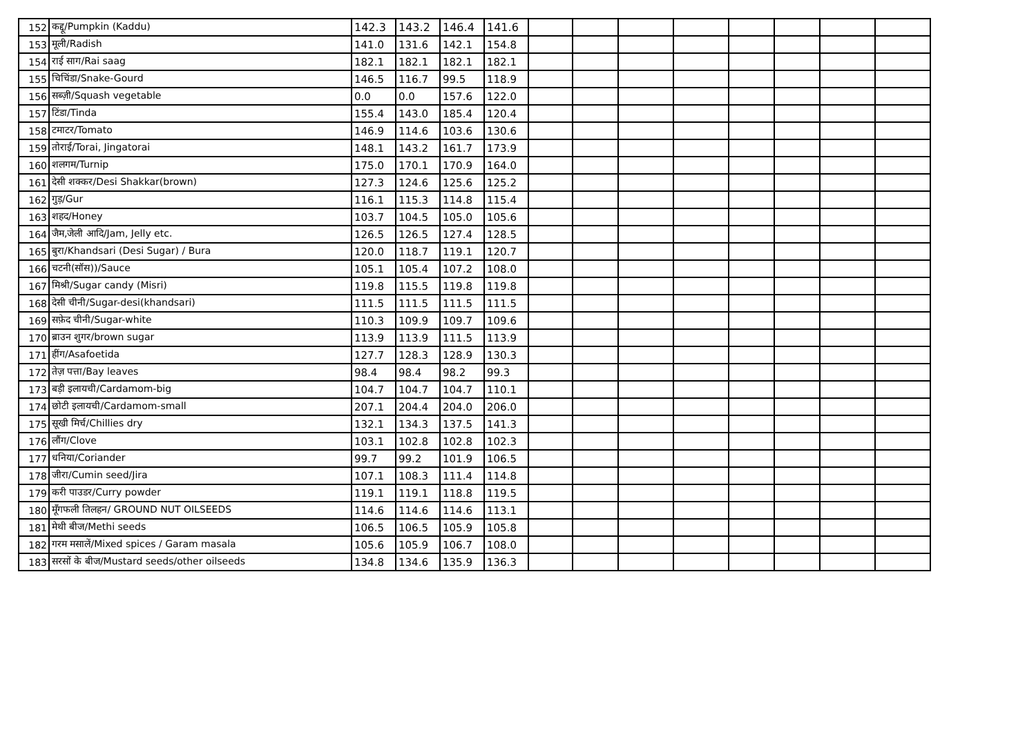| 152 | कद्दू/Pumpkin (Kaddu) | 142.3 | 143.2 | 146.4 | 141.6 | | | | | | | | |
| 153 | मूली/Radish | 141.0 | 131.6 | 142.1 | 154.8 | | | | | | | | |
| 154 | राई साग/Rai saag | 182.1 | 182.1 | 182.1 | 182.1 | | | | | | | | |
| 155 | चिचिंडा/Snake-Gourd | 146.5 | 116.7 | 99.5 | 118.9 | | | | | | | | |
| 156 | सब्ज़ी/Squash vegetable | 0.0 | 0.0 | 157.6 | 122.0 | | | | | | | | |
| 157 | टिंडा/Tinda | 155.4 | 143.0 | 185.4 | 120.4 | | | | | | | | |
| 158 | टमाटर/Tomato | 146.9 | 114.6 | 103.6 | 130.6 | | | | | | | | |
| 159 | तोराई/Torai, Jingatorai | 148.1 | 143.2 | 161.7 | 173.9 | | | | | | | | |
| 160 | शलगम/Turnip | 175.0 | 170.1 | 170.9 | 164.0 | | | | | | | | |
| 161 | देसी शक्कर/Desi Shakkar(brown) | 127.3 | 124.6 | 125.6 | 125.2 | | | | | | | | |
| 162 | गुड़/Gur | 116.1 | 115.3 | 114.8 | 115.4 | | | | | | | | |
| 163 | शहद/Honey | 103.7 | 104.5 | 105.0 | 105.6 | | | | | | | | |
| 164 | जैम,जेली आदि/Jam, Jelly etc. | 126.5 | 126.5 | 127.4 | 128.5 | | | | | | | | |
| 165 | बुरा/Khandsari (Desi Sugar) / Bura | 120.0 | 118.7 | 119.1 | 120.7 | | | | | | | | |
| 166 | चटनी(सॉस))/Sauce | 105.1 | 105.4 | 107.2 | 108.0 | | | | | | | | |
| 167 | मिश्री/Sugar candy (Misri) | 119.8 | 115.5 | 119.8 | 119.8 | | | | | | | | |
| 168 | देसी चीनी/Sugar-desi(khandsari) | 111.5 | 111.5 | 111.5 | 111.5 | | | | | | | | |
| 169 | सफ़ेद चीनी/Sugar-white | 110.3 | 109.9 | 109.7 | 109.6 | | | | | | | | |
| 170 | ब्राउन शुगर/brown sugar | 113.9 | 113.9 | 111.5 | 113.9 | | | | | | | | |
| 171 | हींग/Asafoetida | 127.7 | 128.3 | 128.9 | 130.3 | | | | | | | | |
| 172 | तेज़ पत्ता/Bay leaves | 98.4 | 98.4 | 98.2 | 99.3 | | | | | | | | |
| 173 | बड़ी इलायची/Cardamom-big | 104.7 | 104.7 | 104.7 | 110.1 | | | | | | | | |
| 174 | छोटी इलायची/Cardamom-small | 207.1 | 204.4 | 204.0 | 206.0 | | | | | | | | |
| 175 | सूखी मिर्च/Chillies dry | 132.1 | 134.3 | 137.5 | 141.3 | | | | | | | | |
| 176 | लौंग/Clove | 103.1 | 102.8 | 102.8 | 102.3 | | | | | | | | |
| 177 | धनिया/Coriander | 99.7 | 99.2 | 101.9 | 106.5 | | | | | | | | |
| 178 | जीरा/Cumin seed/Jira | 107.1 | 108.3 | 111.4 | 114.8 | | | | | | | | |
| 179 | करी पाउडर/Curry powder | 119.1 | 119.1 | 118.8 | 119.5 | | | | | | | | |
| 180 | मूँगफली तिलहन/ GROUND NUT OILSEEDS | 114.6 | 114.6 | 114.6 | 113.1 | | | | | | | | |
| 181 | मेथी बीज/Methi seeds | 106.5 | 106.5 | 105.9 | 105.8 | | | | | | | | |
| 182 | गरम मसालें/Mixed spices / Garam masala | 105.6 | 105.9 | 106.7 | 108.0 | | | | | | | | |
| 183 | सरसों के बीज/Mustard seeds/other oilseeds | 134.8 | 134.6 | 135.9 | 136.3 | | | | | | | | |